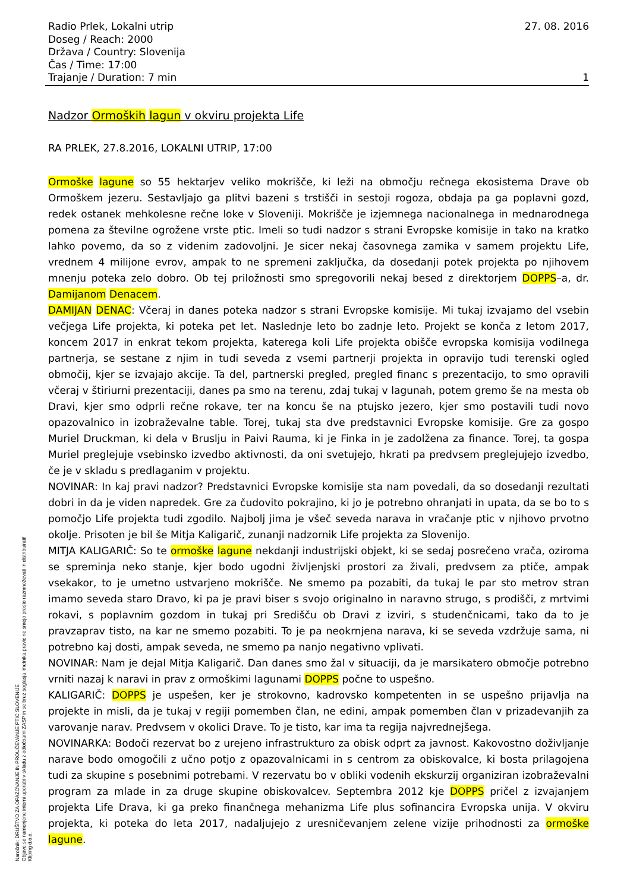Radio Prlek, Lokalni utrip
Doseg / Reach: 2000
Država / Country: Slovenija
Čas / Time: 17:00
Trajanje / Duration: 7 min
27. 08. 2016
1
Nadzor Ormoških lagun v okviru projekta Life
RA PRLEK, 27.8.2016, LOKALNI UTRIP, 17:00
Ormoške lagune so 55 hektarjev veliko mokrišče, ki leži na območju rečnega ekosistema Drave ob Ormoškem jezeru. Sestavljajo ga plitvi bazeni s trstišči in sestoji rogoza, obdaja pa ga poplavni gozd, redek ostanek mehkolesne rečne loke v Sloveniji. Mokrišče je izjemnega nacionalnega in mednarodnega pomena za številne ogrožene vrste ptic. Imeli so tudi nadzor s strani Evropske komisije in tako na kratko lahko povemo, da so z videnim zadovoljni. Je sicer nekaj časovnega zamika v samem projektu Life, vrednem 4 milijone evrov, ampak to ne spremeni zaključka, da dosedanji potek projekta po njihovem mnenju poteka zelo dobro. Ob tej priložnosti smo spregovorili nekaj besed z direktorjem DOPPS–a, dr. Damijanom Denacem.
DAMIJAN DENAC: Včeraj in danes poteka nadzor s strani Evropske komisije. Mi tukaj izvajamo del vsebin večjega Life projekta, ki poteka pet let. Naslednje leto bo zadnje leto. Projekt se konča z letom 2017, koncem 2017 in enkrat tekom projekta, katerega koli Life projekta obišče evropska komisija vodilnega partnerja, se sestane z njim in tudi seveda z vsemi partnerji projekta in opravijo tudi terenski ogled območij, kjer se izvajajo akcije. Ta del, partnerski pregled, pregled financ s prezentacijo, to smo opravili včeraj v štiriurni prezentaciji, danes pa smo na terenu, zdaj tukaj v lagunah, potem gremo še na mesta ob Dravi, kjer smo odprli rečne rokave, ter na koncu še na ptujsko jezero, kjer smo postavili tudi novo opazovalnico in izobraževalne table. Torej, tukaj sta dve predstavnici Evropske komisije. Gre za gospo Muriel Druckman, ki dela v Bruslju in Paivi Rauma, ki je Finka in je zadolžena za finance. Torej, ta gospa Muriel preglejuje vsebinsko izvedbo aktivnosti, da oni svetujejo, hkrati pa predvsem preglejujejo izvedbo, če je v skladu s predlaganim v projektu.
NOVINAR: In kaj pravi nadzor? Predstavnici Evropske komisije sta nam povedali, da so dosedanji rezultati dobri in da je viden napredek. Gre za čudovito pokrajino, ki jo je potrebno ohranjati in upata, da se bo to s pomočjo Life projekta tudi zgodilo. Najbolj jima je všeč seveda narava in vračanje ptic v njihovo prvotno okolje. Prisoten je bil še Mitja Kaligarič, zunanji nadzornik Life projekta za Slovenijo.
MITJA KALIGARIČ: So te ormoške lagune nekdanji industrijski objekt, ki se sedaj posrečeno vrača, oziroma se spreminja neko stanje, kjer bodo ugodni življenjski prostori za živali, predvsem za ptiče, ampak vsekakor, to je umetno ustvarjeno mokrišče. Ne smemo pa pozabiti, da tukaj le par sto metrov stran imamo seveda staro Dravo, ki pa je pravi biser s svojo originalno in naravno strugo, s prodišči, z mrtvimi rokavi, s poplavnim gozdom in tukaj pri Središču ob Dravi z izviri, s studenčnicami, tako da to je pravzaprav tisto, na kar ne smemo pozabiti. To je pa neokrnjena narava, ki se seveda vzdržuje sama, ni potrebno kaj dosti, ampak seveda, ne smemo pa nanjo negativno vplivati.
NOVINAR: Nam je dejal Mitja Kaligarič. Dan danes smo žal v situaciji, da je marsikatero območje potrebno vrniti nazaj k naravi in prav z ormoškimi lagunami DOPPS počne to uspešno.
KALIGARIČ: DOPPS je uspešen, ker je strokovno, kadrovsko kompetenten in se uspešno prijavlja na projekte in misli, da je tukaj v regiji pomemben član, ne edini, ampak pomemben član v prizadevanjih za varovanje narav. Predvsem v okolici Drave. To je tisto, kar ima ta regija najvrednejšega.
NOVINARKA: Bodoči rezervat bo z urejeno infrastrukturo za obisk odprt za javnost. Kakovostno doživljanje narave bodo omogočili z učno potjo z opazovalnicami in s centrom za obiskovalce, ki bosta prilagojena tudi za skupine s posebnimi potrebami. V rezervatu bo v obliki vodenih ekskurzij organiziran izobraževalni program za mlade in za druge skupine obiskovalcev. Septembra 2012 kje DOPPS pričel z izvajanjem projekta Life Drava, ki ga preko finančnega mehanizma Life plus sofinancira Evropska unija. V okviru projekta, ki poteka do leta 2017, nadaljujejo z uresničevanjem zelene vizije prihodnosti za ormoške lagune.
Naročnik: DRUŠTVO ZA OPAZOVANJE IN PROUČEVANJE PTIC SLOVENIJE
Objave so namenjene interni uporabi v skladu z odločbami ZASP in se brez soglasja imetnika pravic ne smejo prosto razmnoževati in distribuirati!
Kliping d.o.o.